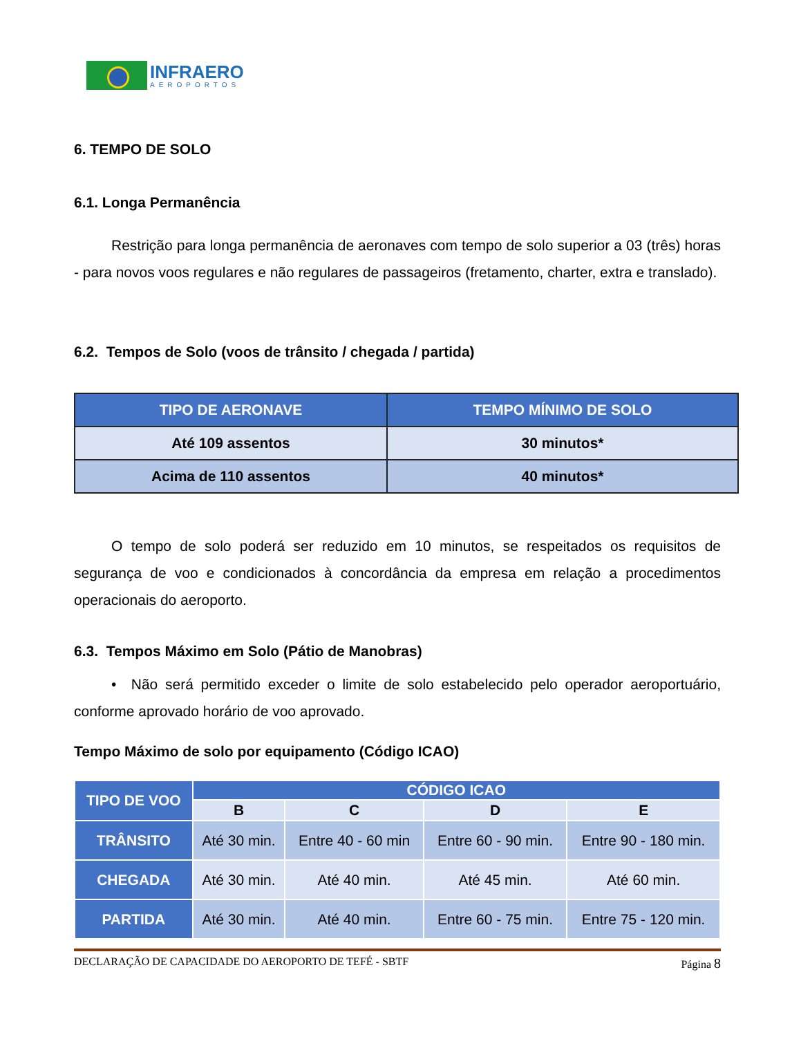INFRAERO
AEROPORTOS
6. TEMPO DE SOLO
6.1. Longa Permanência
Restrição para longa permanência de aeronaves com tempo de solo superior a 03 (três) horas - para novos voos regulares e não regulares de passageiros (fretamento, charter, extra e translado).
6.2. Tempos de Solo (voos de trânsito / chegada / partida)
| TIPO DE AERONAVE | TEMPO MÍNIMO DE SOLO |
| --- | --- |
| Até 109 assentos | 30 minutos* |
| Acima de 110 assentos | 40 minutos* |
O tempo de solo poderá ser reduzido em 10 minutos, se respeitados os requisitos de segurança de voo e condicionados à concordância da empresa em relação a procedimentos operacionais do aeroporto.
6.3. Tempos Máximo em Solo (Pátio de Manobras)
• Não será permitido exceder o limite de solo estabelecido pelo operador aeroportuário, conforme aprovado horário de voo aprovado.
Tempo Máximo de solo por equipamento (Código ICAO)
| TIPO DE VOO | CÓDIGO ICAO | | | |
| --- | --- | --- | --- | --- |
| | B | C | D | E |
| TRÂNSITO | Até 30 min. | Entre 40 - 60 min | Entre 60 - 90 min. | Entre 90 - 180 min. |
| CHEGADA | Até 30 min. | Até 40 min. | Até 45 min. | Até 60 min. |
| PARTIDA | Até 30 min. | Até 40 min. | Entre 60 - 75 min. | Entre 75 - 120 min. |
DECLARAÇÃO DE CAPACIDADE DO AEROPORTO DE TEFÉ - SBTF Página 8